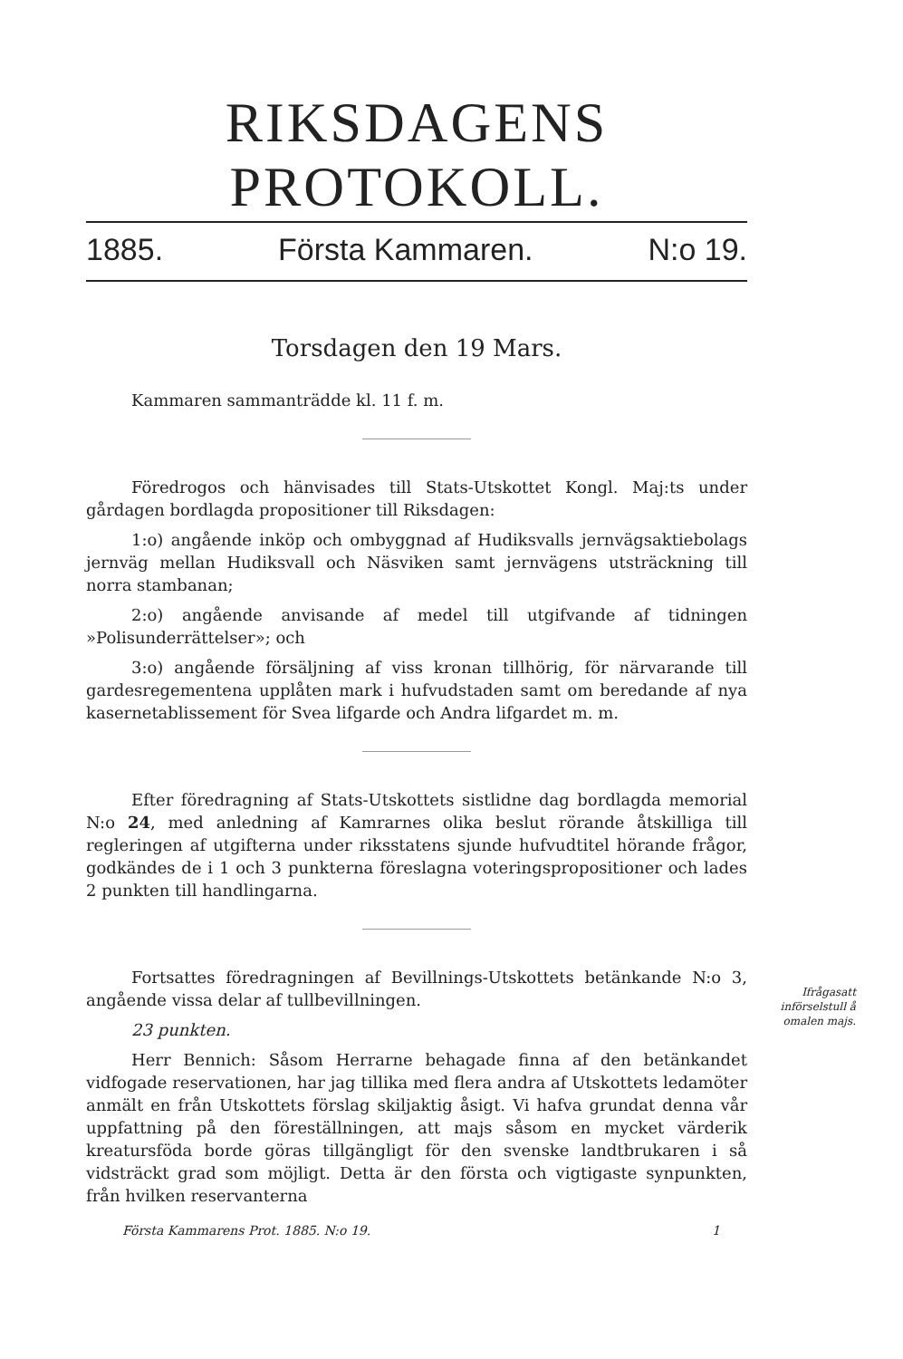RIKSDAGENS PROTOKOLL.
1885. Första Kammaren. N:o 19.
Torsdagen den 19 Mars.
Kammaren sammanträdde kl. 11 f. m.
Föredrogos och hänvisades till Stats-Utskottet Kongl. Maj:ts under gårdagen bordlagda propositioner till Riksdagen:
1:o) angående inköp och ombyggnad af Hudiksvalls jernvägsaktiebolags jernväg mellan Hudiksvall och Näsviken samt jernvägens utsträckning till norra stambanan;
2:o) angående anvisande af medel till utgifvande af tidningen »Polisunderrättelser»; och
3:o) angående försäljning af viss kronan tillhörig, för närvarande till gardesregementena upplåten mark i hufvudstaden samt om beredande af nya kasernetablissement för Svea lifgarde och Andra lifgardet m. m.
Efter föredragning af Stats-Utskottets sistlidne dag bordlagda memorial N:o 24, med anledning af Kamrarnes olika beslut rörande åtskilliga till regleringen af utgifterna under riksstatens sjunde hufvudtitel hörande frågor, godkändes de i 1 och 3 punkterna föreslagna voteringspropositioner och lades 2 punkten till handlingarna.
Fortsattes föredragningen af Bevillnings-Utskottets betänkande N:o 3, angående vissa delar af tullbevillningen.
23 punkten.
Herr Bennich: Såsom Herrarne behagade finna af den betänkandet vidfogade reservationen, har jag tillika med flera andra af Utskottets ledamöter anmält en från Utskottets förslag skiljaktig åsigt. Vi hafva grundat denna vår uppfattning på den föreställningen, att majs såsom en mycket värderik kreatursföda borde göras tillgängligt för den svenske landtbrukaren i så vidsträckt grad som möjligt. Detta är den första och vigtigaste synpunkten, från hvilken reservanterna
Första Kammarens Prot. 1885. N:o 19. 1
Ifrågasatt införselstull å omalen majs.